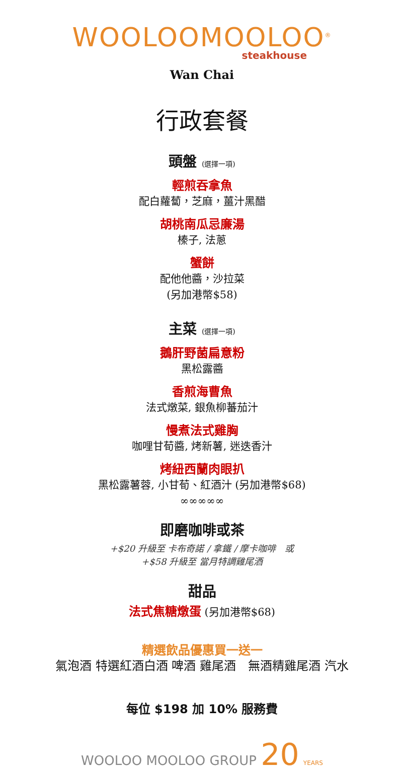WOOLOOMOOLOO<sup>®</sup>
steakhouse
Wan Chai
行政套餐
頭盤 (選擇一項)
輕煎吞拿魚
配白蘿蔔，芝麻，薑汁黑醋
胡桃南瓜忌廉湯
榛子, 法蔥
蟹餅
配他他醬，沙拉菜
(另加港幣$58)
主菜 (選擇一項)
鵝肝野菌扁意粉
黑松露醬
香煎海曹魚
法式燉菜, 銀魚柳蕃茄汁
慢煮法式雞胸
咖哩甘荀醬, 烤新薯, 迷迭香汁
烤紐西蘭肉眼扒
黑松露薯蓉, 小甘荀、紅酒汁 (另加港幣$68)
∞∞∞∞∞
即磨咖啡或茶
+$20 升級至 卡布奇諾 / 拿鐵 / 摩卡咖啡　或
+$58 升級至 當月特調雞尾酒
甜品
法式焦糖燉蛋 (另加港幣$68)
精選飲品優惠買一送一
氣泡酒 特選紅酒白酒 啤酒 雞尾酒　無酒精雞尾酒 汽水
每位 $198 加 10% 服務費
WOOLOO MOOLOO GROUP 20 YEARS